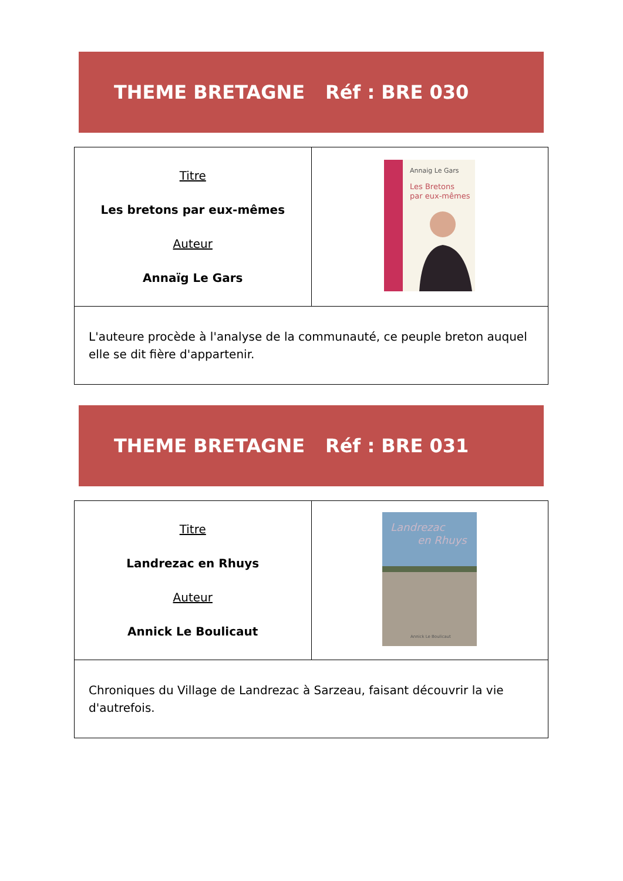THEME BRETAGNE Réf : BRE 030
| Titre Les bretons par eux-mêmes Auteur Annaïg Le Gars | Annaig Le Gars Les Bretons par eux-mêmes |
| L'auteure procède à l'analyse de la communauté, ce peuple breton auquel elle se dit fière d'appartenir. | |
THEME BRETAGNE Réf : BRE 031
| Titre Landrezac en Rhuys Auteur Annick Le Boulicaut | Landrezac en Rhuys Annick Le Boulicaut |
| Chroniques du Village de Landrezac à Sarzeau, faisant découvrir la vie d'autrefois. | |